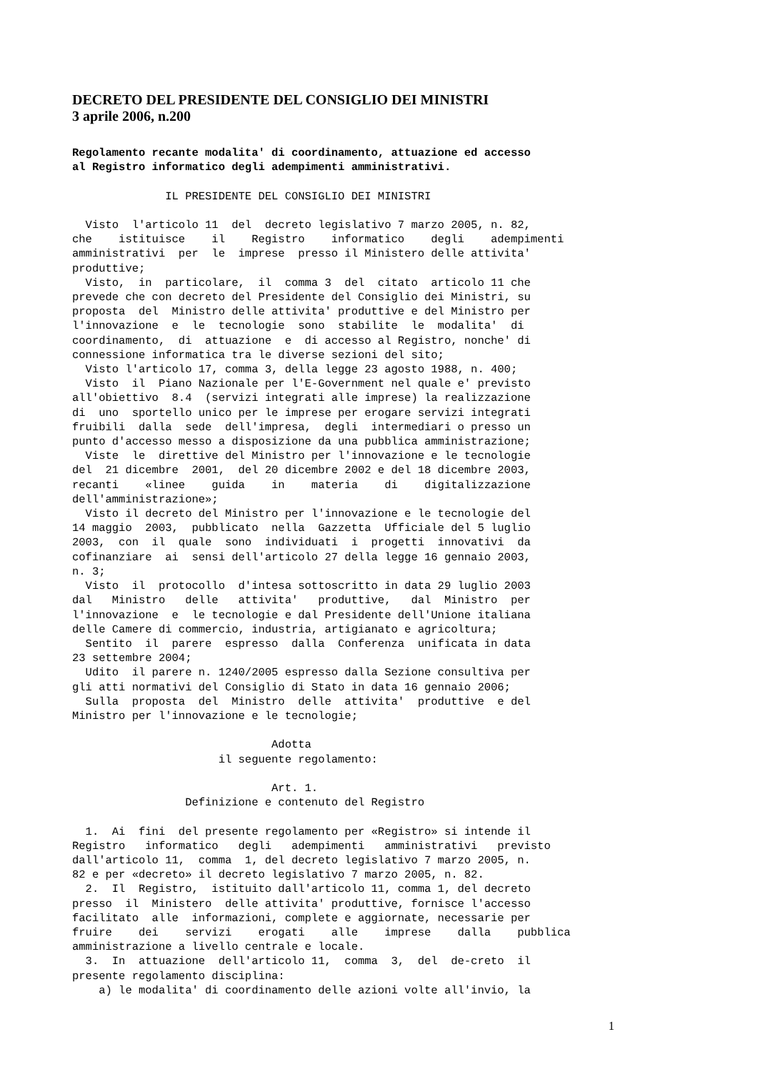DECRETO DEL PRESIDENTE DEL CONSIGLIO DEI MINISTRI
3 aprile 2006, n.200
Regolamento recante modalita' di coordinamento, attuazione ed accesso
al Registro informatico degli adempimenti amministrativi.
              IL PRESIDENTE DEL CONSIGLIO DEI MINISTRI

  Visto  l'articolo 11  del  decreto legislativo 7 marzo 2005, n. 82,
che    istituisce    il    Registro    informatico    degli    adempimenti
amministrativi  per  le  imprese  presso il Ministero delle attivita'
produttive;
  Visto,  in  particolare,  il  comma 3  del  citato  articolo 11 che
prevede che con decreto del Presidente del Consiglio dei Ministri, su
proposta  del  Ministro delle attivita' produttive e del Ministro per
l'innovazione  e  le  tecnologie  sono  stabilite  le  modalita'  di
coordinamento,  di  attuazione  e  di accesso al Registro, nonche' di
connessione informatica tra le diverse sezioni del sito;
  Visto l'articolo 17, comma 3, della legge 23 agosto 1988, n. 400;
  Visto  il  Piano Nazionale per l'E-Government nel quale e' previsto
all'obiettivo  8.4  (servizi integrati alle imprese) la realizzazione
di  uno  sportello unico per le imprese per erogare servizi integrati
fruibili  dalla  sede  dell'impresa,  degli  intermediari o presso un
punto d'accesso messo a disposizione da una pubblica amministrazione;
  Viste  le  direttive del Ministro per l'innovazione e le tecnologie
del  21 dicembre  2001,  del 20 dicembre 2002 e del 18 dicembre 2003,
recanti    «linee    guida    in    materia    di    digitalizzazione
dell'amministrazione»;
  Visto il decreto del Ministro per l'innovazione e le tecnologie del
14 maggio  2003,  pubblicato  nella  Gazzetta  Ufficiale del 5 luglio
2003,  con  il  quale  sono  individuati  i  progetti  innovativi  da
cofinanziare  ai  sensi dell'articolo 27 della legge 16 gennaio 2003,
n. 3;
  Visto  il  protocollo  d'intesa sottoscritto in data 29 luglio 2003
dal   Ministro   delle   attivita'   produttive,   dal  Ministro  per
l'innovazione  e  le tecnologie e dal Presidente dell'Unione italiana
delle Camere di commercio, industria, artigianato e agricoltura;
  Sentito  il  parere  espresso  dalla  Conferenza  unificata in data
23 settembre 2004;
  Udito  il parere n. 1240/2005 espresso dalla Sezione consultiva per
gli atti normativi del Consiglio di Stato in data 16 gennaio 2006;
  Sulla  proposta  del  Ministro  delle  attivita'  produttive  e del
Ministro per l'innovazione e le tecnologie;

                              Adotta
                      il seguente regolamento:

                              Art. 1.
                 Definizione e contenuto del Registro

  1.  Ai  fini  del presente regolamento per «Registro» si intende il
Registro   informatico   degli   adempimenti   amministrativi   previsto
dall'articolo 11,  comma  1, del decreto legislativo 7 marzo 2005, n.
82 e per «decreto» il decreto legislativo 7 marzo 2005, n. 82.
  2.  Il  Registro,  istituito dall'articolo 11, comma 1, del decreto
presso  il  Ministero  delle attivita' produttive, fornisce l'accesso
facilitato  alle  informazioni, complete e aggiornate, necessarie per
fruire    dei    servizi    erogati    alle    imprese    dalla    pubblica
amministrazione a livello centrale e locale.
  3.  In  attuazione  dell'articolo 11,  comma  3,  del  de-creto  il
presente regolamento disciplina:
    a) le modalita' di coordinamento delle azioni volte all'invio, la
1